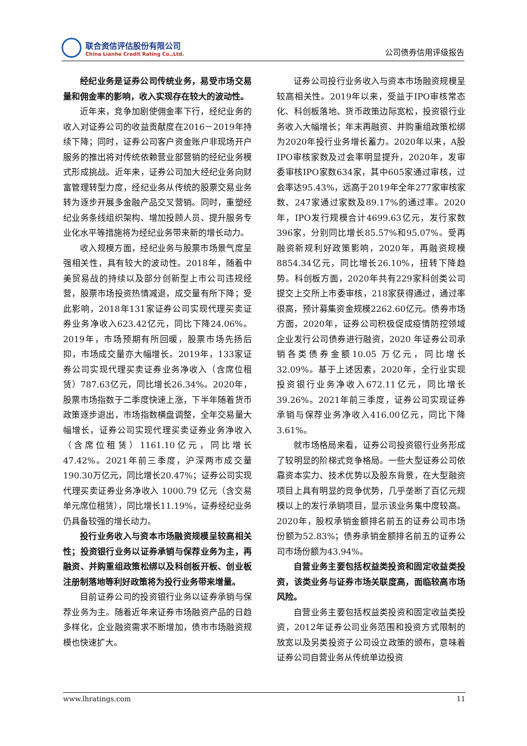联合资信评估股份有限公司
China Lianhe Credit Rating Co.,Ltd.
公司债券信用评级报告
经纪业务是证券公司传统业务，易受市场交易量和佣金率的影响，收入实现存在较大的波动性。
近年来，竞争加剧使佣金率下行，经纪业务的收入对证券公司的收益贡献度在2016－2019年持续下降；同时，证券公司客户资金账户非现场开户服务的推出将对传统依赖营业部营销的经纪业务模式形成挑战。近年来，证券公司加大经纪业务向财富管理转型力度，经纪业务从传统的股票交易业务转为逐步开展多金融产品交叉营销。同时，重塑经纪业务条线组织架构、增加投顾人员、提升服务专业化水平等措施将为经纪业务带来新的增长动力。
收入规模方面，经纪业务与股票市场景气度呈强相关性，具有较大的波动性。2018年，随着中美贸易战的持续以及部分创新型上市公司违规经营，股票市场投资热情减退，成交量有所下降；受此影响，2018年131家证券公司实现代理买卖证券业务净收入623.42亿元，同比下降24.06%。2019年，市场预期有所回暖，股票市场先扬后抑，市场成交量亦大幅增长。2019年，133家证券公司实现代理买卖证券业务净收入（含席位租赁）787.63亿元，同比增长26.34%。2020年，股票市场指数于二季度快速上涨，下半年随着货币政策逐步退出，市场指数横盘调整，全年交易量大幅增长，证券公司实现代理买卖证券业务净收入（含席位租赁）1161.10亿元，同比增长47.42%。2021年前三季度，沪深两市成交量190.30万亿元，同比增长20.47%；证券公司实现代理买卖证券业务净收入 1000.79 亿元（含交易单元席位租赁），同比增长11.19%，证券经纪业务仍具备较强的增长动力。
投行业务收入与资本市场融资规模呈较高相关性；投资银行业务以证券承销与保荐业务为主，再融资、并购重组政策松绑以及科创板开板、创业板注册制落地等利好政策将为投行业务带来增量。
目前证券公司的投资银行业务以证券承销与保荐业务为主。随着近年来证券市场融资产品的日趋多样化，企业融资需求不断增加，债市市场融资规模也快速扩大。
证券公司投行业务收入与资本市场融资规模呈较高相关性。2019年以来，受益于IPO审核常态化、科创板落地、货币政策边际宽松，投资银行业务收入大幅增长；年末再融资、并购重组政策松绑为2020年投行业务增长蓄力。2020年以来，A股IPO审核家数及过会率明显提升，2020年，发审委审核IPO家数634家，其中605家通过审核，过会率达95.43%，远高于2019年全年277家审核家数、247家通过家数及89.17%的通过率。2020年，IPO发行规模合计4699.63亿元，发行家数396家，分别同比增长85.57%和95.07%。受再融资新规利好政策影响，2020年，再融资规模8854.34亿元，同比增长26.10%，扭转下降趋势。科创板方面，2020年共有229家科创类公司提交上交所上市委审核，218家获得通过，通过率很高，预计募集资金规模2262.60亿元。债券市场方面，2020年，证券公司积极促成疫情防控领域企业发行公司债券进行融资，2020 年证券公司承销各类债券金额10.05 万亿元，同比增长 32.09%。基于上述因素，2020年，全行业实现投资银行业务净收入672.11亿元，同比增长39.26%。2021年前三季度，证券公司实现证券承销与保荐业务净收入416.00亿元，同比下降3.61%。
就市场格局来看，证券公司投资银行业务形成了较明显的阶梯式竞争格局。一些大型证券公司依靠资本实力、技术优势以及股东背景，在大型融资项目上具有明显的竞争优势，几乎垄断了百亿元规模以上的发行承销项目，显示该业务集中度较高。2020年，股权承销金额排名前五的证券公司市场份额为52.83%；债券承销金额排名前五的证券公司市场份额为43.94%。
自营业务主要包括权益类投资和固定收益类投资，该类业务与证券市场关联度高，面临较高市场风险。
自营业务主要包括权益类投资和固定收益类投资，2012年证券公司业务范围和投资方式限制的放宽以及另类投资子公司设立政策的颁布，意味着证券公司自营业务从传统单边投资
www.lhratings.com 11